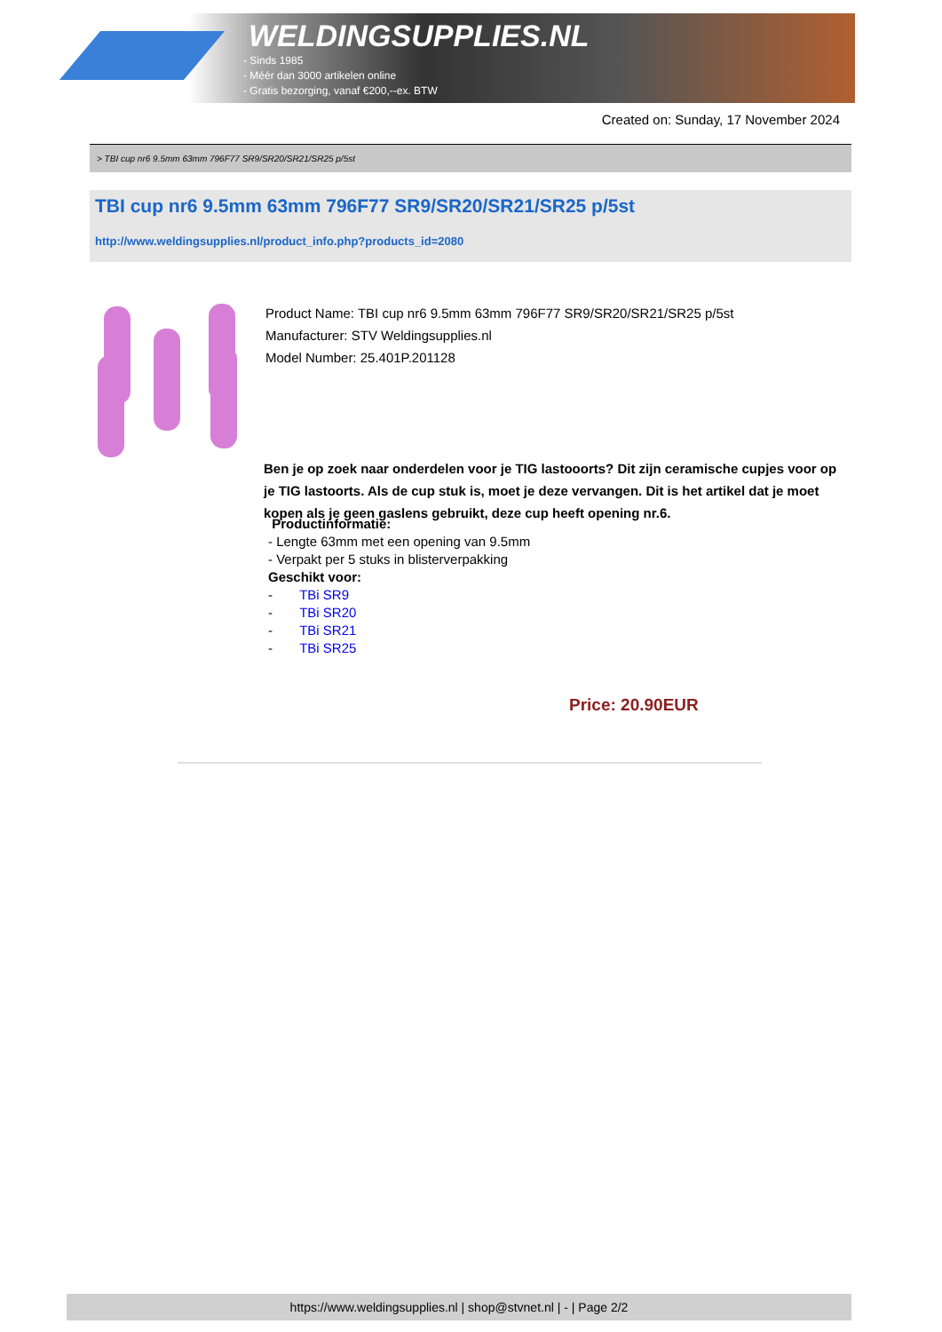WELDINGSUPPLIES.NL
- Sinds 1985
- Méér dan 3000 artikelen online
- Gratis bezorging, vanaf €200,--ex. BTW
Created on: Sunday, 17 November 2024
> TBI cup nr6 9.5mm 63mm 796F77 SR9/SR20/SR21/SR25 p/5st
TBI cup nr6 9.5mm 63mm 796F77 SR9/SR20/SR21/SR25 p/5st
http://www.weldingsupplies.nl/product_info.php?products_id=2080
Product Name: TBI cup nr6 9.5mm 63mm 796F77 SR9/SR20/SR21/SR25 p/5st
Manufacturer: STV Weldingsupplies.nl
Model Number: 25.401P.201128
Ben je op zoek naar onderdelen voor je TIG lastooorts? Dit zijn ceramische cupjes voor op je TIG lastoorts. Als de cup stuk is, moet je deze vervangen. Dit is het artikel dat je moet kopen als je geen gaslens gebruikt, deze cup heeft opening nr.6.
Productinformatie:
- Lengte 63mm met een opening van 9.5mm
- Verpakt per 5 stuks in blisterverpakking
Geschikt voor:
- TBi SR9
- TBi SR20
- TBi SR21
- TBi SR25
Price: 20.90EUR
https://www.weldingsupplies.nl | shop@stvnet.nl | - | Page 2/2